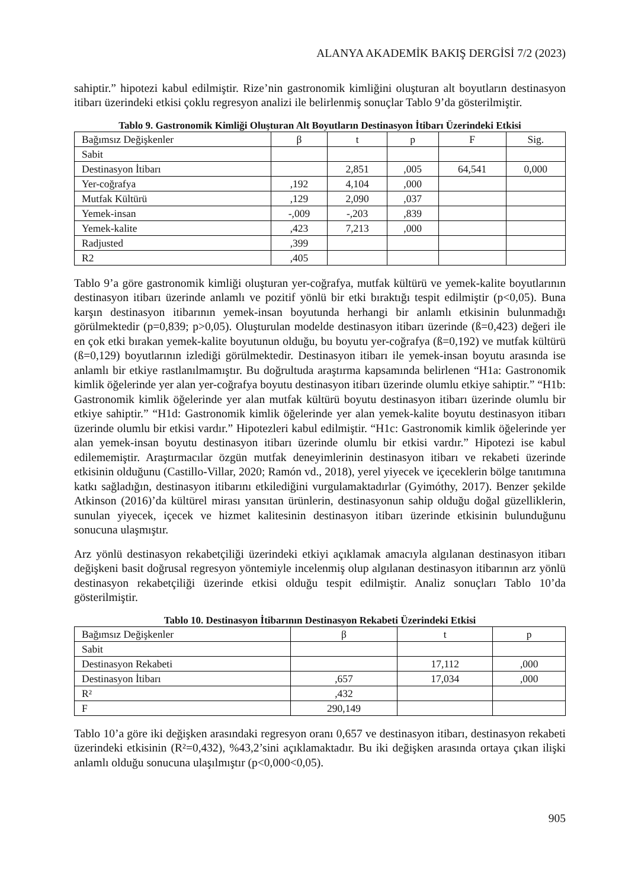ALANYA AKADEMİK BAKIŞ DERGİSİ 7/2 (2023)
sahiptir.” hipotezi kabul edilmiştir. Rize’nin gastronomik kimliğini oluşturan alt boyutların destinasyon itibarı üzerindeki etkisi çoklu regresyon analizi ile belirlenmiş sonuçlar Tablo 9’da gösterilmiştir.
Tablo 9. Gastronomik Kimliği Oluşturan Alt Boyutların Destinasyon İtibarı Üzerindeki Etkisi
| Bağımsız Değişkenler | β | t | p | F | Sig. |
| --- | --- | --- | --- | --- | --- |
| Sabit | | | | | |
| Destinasyon İtibarı | | 2,851 | ,005 | 64,541 | 0,000 |
| Yer-coğrafya | ,192 | 4,104 | ,000 | | |
| Mutfak Kültürü | ,129 | 2,090 | ,037 | | |
| Yemek-insan | -,009 | -,203 | ,839 | | |
| Yemek-kalite | ,423 | 7,213 | ,000 | | |
| Radjusted | ,399 | | | | |
| R2 | ,405 | | | | |
Tablo 9’a göre gastronomik kimliği oluşturan yer-coğrafya, mutfak kültürü ve yemek-kalite boyutlarının destinasyon itibarı üzerinde anlamlı ve pozitif yönlü bir etki bıraktığı tespit edilmiştir (p<0,05). Buna karşın destinasyon itibarının yemek-insan boyutunda herhangi bir anlamlı etkisinin bulunmadığı görülmektedir (p=0,839; p>0,05). Oluşturulan modelde destinasyon itibarı üzerinde (ß=0,423) değeri ile en çok etki bırakan yemek-kalite boyutunun olduğu, bu boyutu yer-coğrafya (ß=0,192) ve mutfak kültürü (ß=0,129) boyutlarının izlediği görülmektedir. Destinasyon itibarı ile yemek-insan boyutu arasında ise anlamlı bir etkiye rastlanılmamıştır. Bu doğrultuda araştırma kapsamında belirlenen “H1a: Gastronomik kimlik öğelerinde yer alan yer-coğrafya boyutu destinasyon itibarı üzerinde olumlu etkiye sahiptir.” “H1b: Gastronomik kimlik öğelerinde yer alan mutfak kültürü boyutu destinasyon itibarı üzerinde olumlu bir etkiye sahiptir.” “H1d: Gastronomik kimlik öğelerinde yer alan yemek-kalite boyutu destinasyon itibarı üzerinde olumlu bir etkisi vardır.” Hipotezleri kabul edilmiştir. “H1c: Gastronomik kimlik öğelerinde yer alan yemek-insan boyutu destinasyon itibarı üzerinde olumlu bir etkisi vardır.” Hipotezi ise kabul edilememiştir. Araştırmacılar özgün mutfak deneyimlerinin destinasyon itibarı ve rekabeti üzerinde etkisinin olduğunu (Castillo-Villar, 2020; Ramón vd., 2018), yerel yiyecek ve içeceklerin bölge tanıtımına katkı sağladığın, destinasyon itibarını etkilediğini vurgulamaktadırlar (Gyimóthy, 2017). Benzer şekilde Atkinson (2016)’da kültürel mirası yansıtan ürünlerin, destinasyonun sahip olduğu doğal güzelliklerin, sunulan yiyecek, içecek ve hizmet kalitesinin destinasyon itibarı üzerinde etkisinin bulunduğunu sonucuna ulaşmıştır.
Arz yönlü destinasyon rekabetçiliği üzerindeki etkiyi açıklamak amacıyla algılanan destinasyon itibarı değişkeni basit doğrusal regresyon yöntemiyle incelenmiş olup algılanan destinasyon itibarının arz yönlü destinasyon rekabetçiliği üzerinde etkisi olduğu tespit edilmiştir. Analiz sonuçları Tablo 10’da gösterilmiştir.
Tablo 10. Destinasyon İtibarının Destinasyon Rekabeti Üzerindeki Etkisi
| Bağımsız Değişkenler | β | t | p |
| --- | --- | --- | --- |
| Sabit | | | |
| Destinasyon Rekabeti | | 17,112 | ,000 |
| Destinasyon İtibarı | ,657 | 17,034 | ,000 |
| R² | ,432 | | |
| F | 290,149 | | |
Tablo 10’a göre iki değişken arasındaki regresyon oranı 0,657 ve destinasyon itibarı, destinasyon rekabeti üzerindeki etkisinin (R²=0,432), %43,2’sini açıklamaktadır. Bu iki değişken arasında ortaya çıkan ilişki anlamlı olduğu sonucuna ulaşılmıştır (p<0,000<0,05).
905